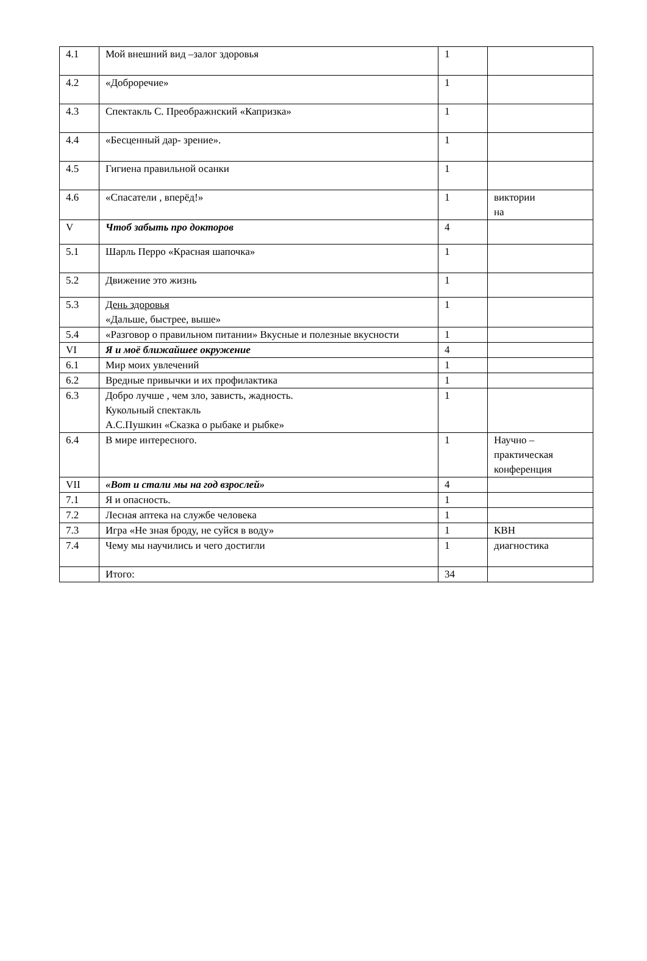| 4.1 | Мой внешний вид –залог здоровья | 1 | |
| 4.2 | «Доброречие» | 1 | |
| 4.3 | Спектакль С. Преображнский «Капризка» | 1 | |
| 4.4 | «Бесценный дар- зрение». | 1 | |
| 4.5 | Гигиена правильной осанки | 1 | |
| 4.6 | «Спасатели , вперёд!» | 1 | виктории на |
| V | Чтоб забыть про докторов | 4 | |
| 5.1 | Шарль Перро «Красная шапочка» | 1 | |
| 5.2 | Движение это жизнь | 1 | |
| 5.3 | День здоровья «Дальше, быстрее, выше» | 1 | |
| 5.4 | «Разговор о правильном питании» Вкусные и полезные вкусности | 1 | |
| VI | Я и моё ближайшее окружение | 4 | |
| 6.1 | Мир моих увлечений | 1 | |
| 6.2 | Вредные привычки и их профилактика | 1 | |
| 6.3 | Добро лучше , чем зло, зависть, жадность. Кукольный спектакль А.С.Пушкин «Сказка о рыбаке и рыбке» | 1 | |
| 6.4 | В мире интересного. | 1 | Научно – практическая конференция |
| VII | «Вот и стали мы на год взрослей» | 4 | |
| 7.1 | Я и опасность. | 1 | |
| 7.2 | Лесная аптека на службе человека | 1 | |
| 7.3 | Игра «Не зная броду, не суйся в воду» | 1 | КВН |
| 7.4 | Чему мы научились и чего достигли | 1 | диагностика |
| | Итого: | 34 | |